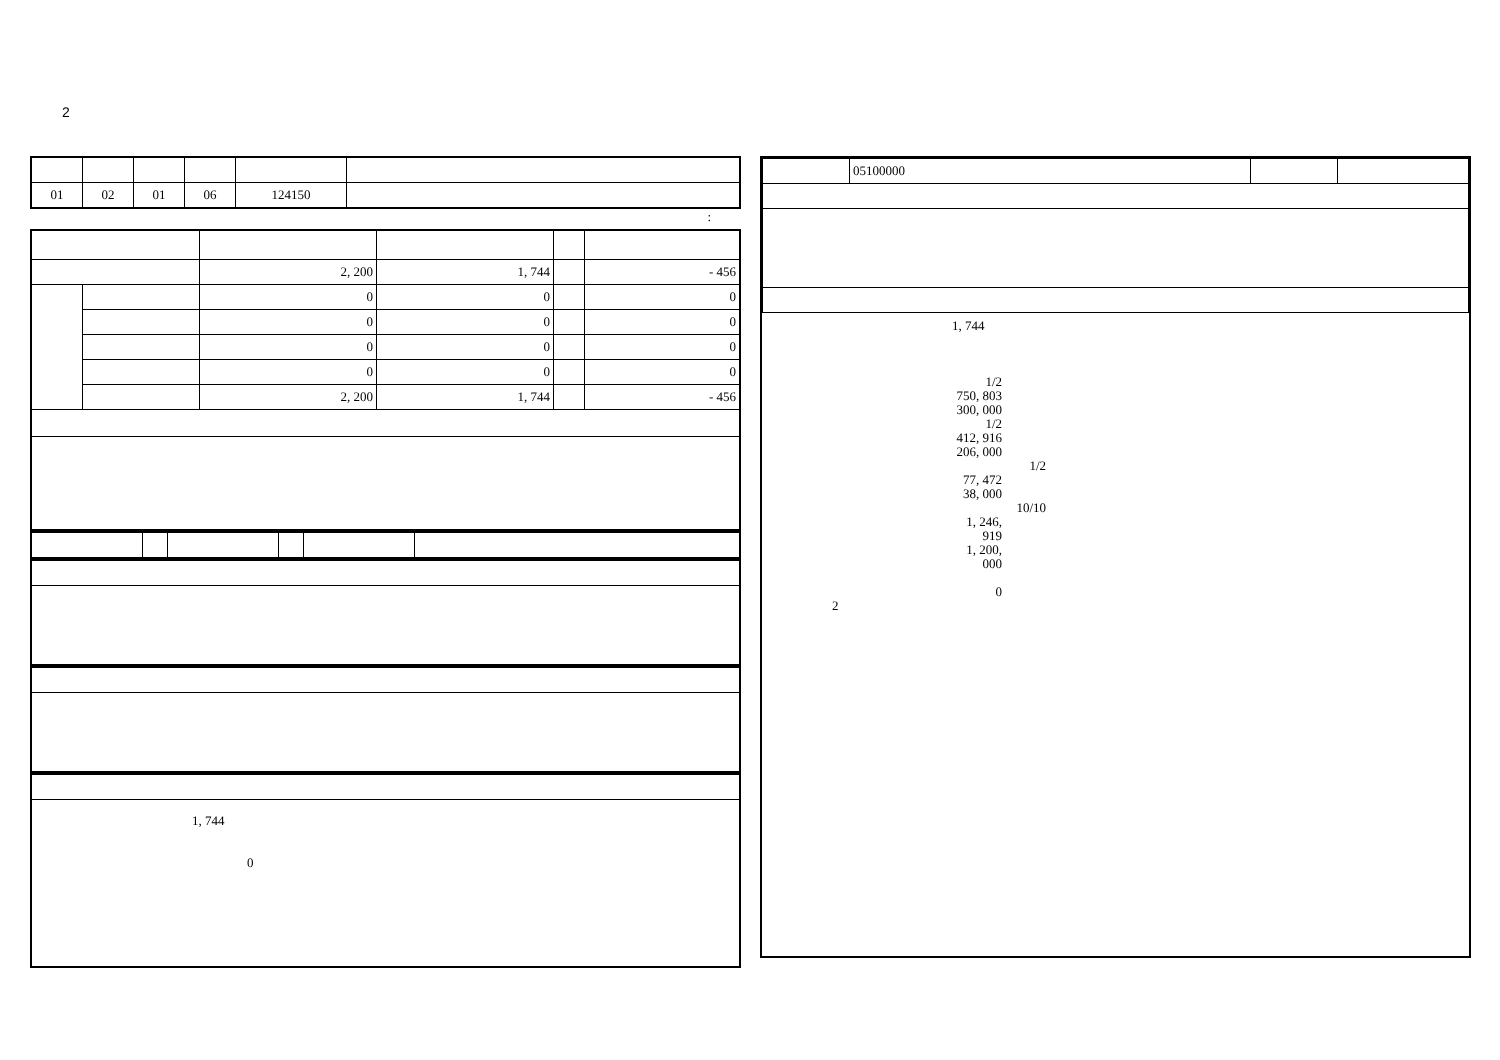2
| 01 | 02 | 01 | 06 | 124150 | |
:
| | | 2, 200 | 1, 744 | | - 456 |
| | | 0 | 0 | | 0 |
| | | 0 | 0 | | 0 |
| | | 0 | 0 | | 0 |
| | | 0 | 0 | | 0 |
| | | 2, 200 | 1, 744 | | - 456 |
| 1, 744 0 |
| | 05100000 | | |
1, 744
1/2
750, 803
300, 000
1/2
412, 916
206, 000
1/2
77, 472
38, 000
10/10
1, 246, 919
1, 200, 000
0
2